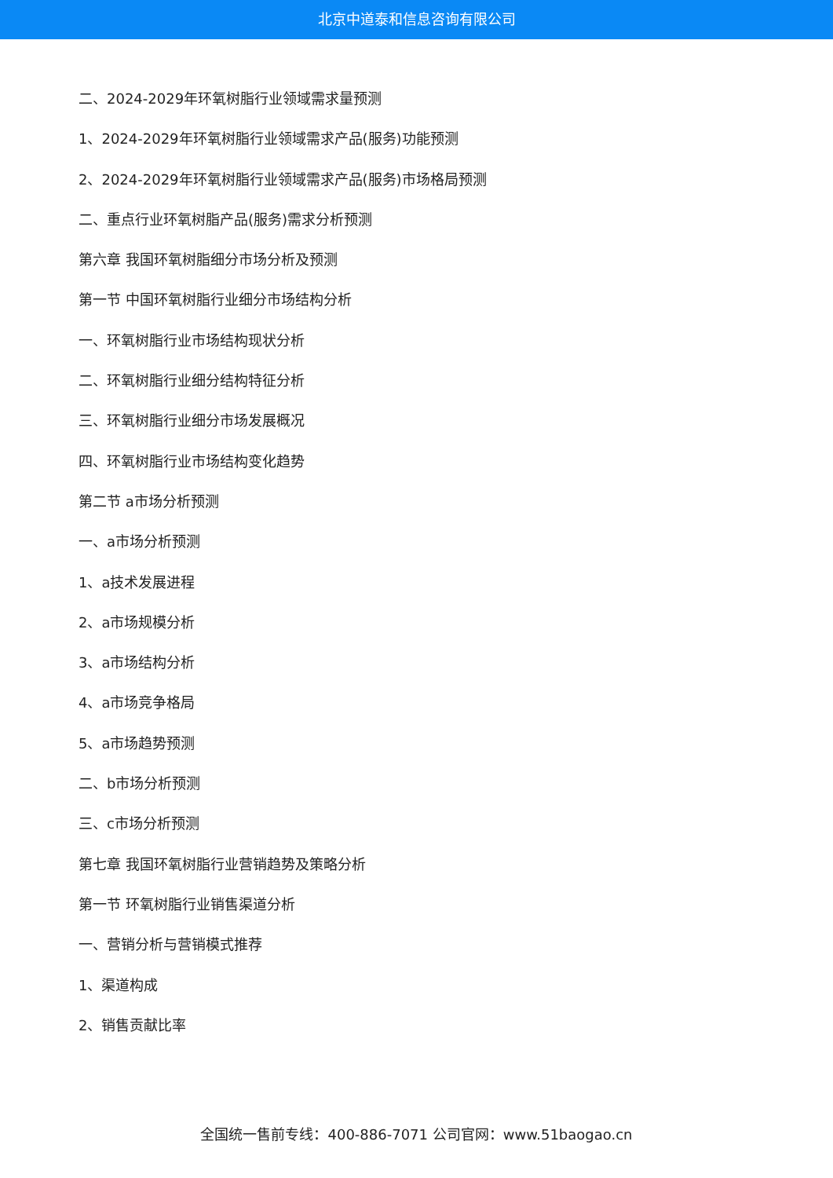北京中道泰和信息咨询有限公司
二、2024-2029年环氧树脂行业领域需求量预测
1、2024-2029年环氧树脂行业领域需求产品(服务)功能预测
2、2024-2029年环氧树脂行业领域需求产品(服务)市场格局预测
二、重点行业环氧树脂产品(服务)需求分析预测
第六章 我国环氧树脂细分市场分析及预测
第一节 中国环氧树脂行业细分市场结构分析
一、环氧树脂行业市场结构现状分析
二、环氧树脂行业细分结构特征分析
三、环氧树脂行业细分市场发展概况
四、环氧树脂行业市场结构变化趋势
第二节 a市场分析预测
一、a市场分析预测
1、a技术发展进程
2、a市场规模分析
3、a市场结构分析
4、a市场竞争格局
5、a市场趋势预测
二、b市场分析预测
三、c市场分析预测
第七章 我国环氧树脂行业营销趋势及策略分析
第一节 环氧树脂行业销售渠道分析
一、营销分析与营销模式推荐
1、渠道构成
2、销售贡献比率
全国统一售前专线：400-886-7071 公司官网：www.51baogao.cn